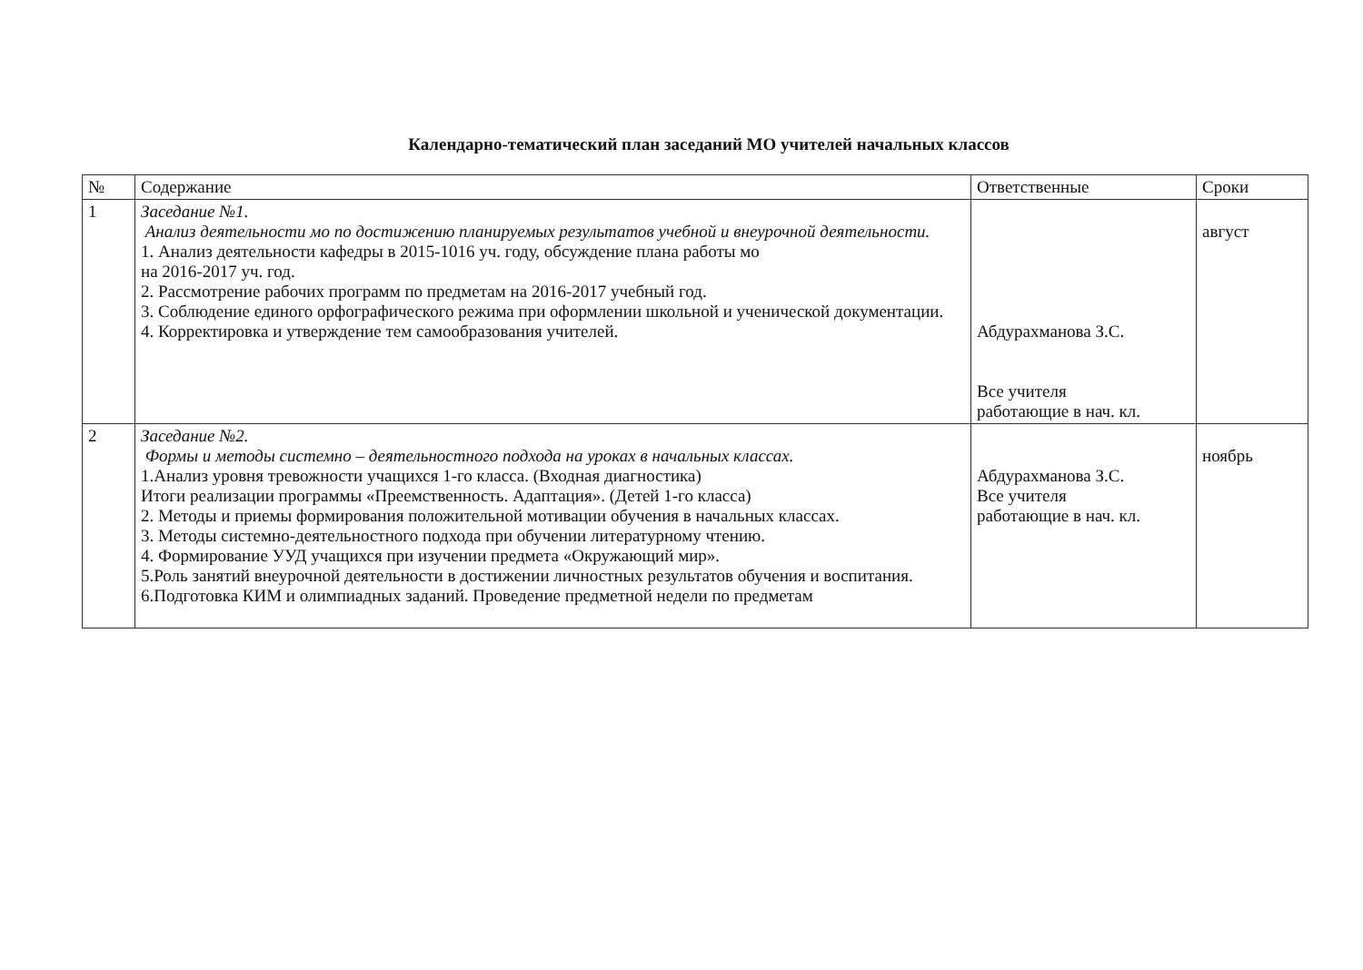Календарно-тематический план заседаний МО учителей начальных классов
| № | Содержание | Ответственные | Сроки |
| --- | --- | --- | --- |
| 1 | Заседание №1. Анализ деятельности мо по достижению планируемых результатов учебной и внеурочной деятельности. 1. Анализ деятельности кафедры в 2015-1016 уч. году, обсуждение плана работы мо на 2016-2017 уч. год. 2. Рассмотрение рабочих программ по предметам на 2016-2017 учебный год. 3. Соблюдение единого орфографического режима при оформлении школьной и ученической документации. 4. Корректировка и утверждение тем самообразования учителей. | Абдурахманова З.С. Все учителя работающие в нач. кл. | август |
| 2 | Заседание №2. Формы и методы системно – деятельностного подхода на уроках в начальных классах. 1.Анализ уровня тревожности учащихся 1-го класса. (Входная диагностика) Итоги реализации программы «Преемственность. Адаптация». (Детей 1-го класса) 2. Методы и приемы формирования положительной мотивации обучения в начальных классах. 3. Методы системно-деятельностного подхода при обучении литературному чтению. 4. Формирование УУД учащихся при изучении предмета «Окружающий мир». 5.Роль занятий внеурочной деятельности в достижении личностных результатов обучения и воспитания. 6.Подготовка КИМ и олимпиадных заданий. Проведение предметной недели по предметам | Абдурахманова З.С. Все учителя работающие в нач. кл. | ноябрь |